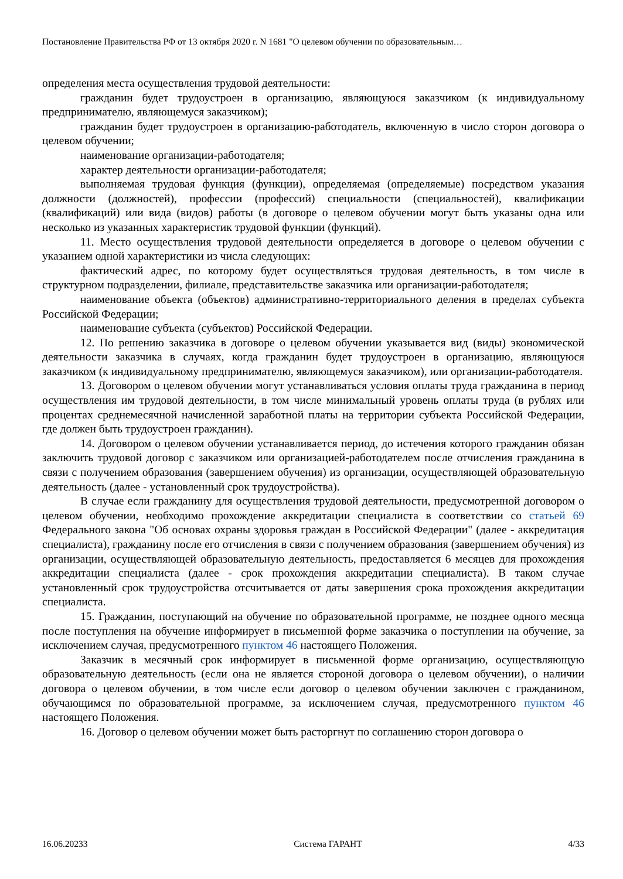Постановление Правительства РФ от 13 октября 2020 г. N 1681 "О целевом обучении по образовательным…
определения места осуществления трудовой деятельности:
гражданин будет трудоустроен в организацию, являющуюся заказчиком (к индивидуальному предпринимателю, являющемуся заказчиком);
гражданин будет трудоустроен в организацию-работодатель, включенную в число сторон договора о целевом обучении;
наименование организации-работодателя;
характер деятельности организации-работодателя;
выполняемая трудовая функция (функции), определяемая (определяемые) посредством указания должности (должностей), профессии (профессий) специальности (специальностей), квалификации (квалификаций) или вида (видов) работы (в договоре о целевом обучении могут быть указаны одна или несколько из указанных характеристик трудовой функции (функций).
11. Место осуществления трудовой деятельности определяется в договоре о целевом обучении с указанием одной характеристики из числа следующих:
фактический адрес, по которому будет осуществляться трудовая деятельность, в том числе в структурном подразделении, филиале, представительстве заказчика или организации-работодателя;
наименование объекта (объектов) административно-территориального деления в пределах субъекта Российской Федерации;
наименование субъекта (субъектов) Российской Федерации.
12. По решению заказчика в договоре о целевом обучении указывается вид (виды) экономической деятельности заказчика в случаях, когда гражданин будет трудоустроен в организацию, являющуюся заказчиком (к индивидуальному предпринимателю, являющемуся заказчиком), или организации-работодателя.
13. Договором о целевом обучении могут устанавливаться условия оплаты труда гражданина в период осуществления им трудовой деятельности, в том числе минимальный уровень оплаты труда (в рублях или процентах среднемесячной начисленной заработной платы на территории субъекта Российской Федерации, где должен быть трудоустроен гражданин).
14. Договором о целевом обучении устанавливается период, до истечения которого гражданин обязан заключить трудовой договор с заказчиком или организацией-работодателем после отчисления гражданина в связи с получением образования (завершением обучения) из организации, осуществляющей образовательную деятельность (далее - установленный срок трудоустройства).
В случае если гражданину для осуществления трудовой деятельности, предусмотренной договором о целевом обучении, необходимо прохождение аккредитации специалиста в соответствии со статьей 69 Федерального закона "Об основах охраны здоровья граждан в Российской Федерации" (далее - аккредитация специалиста), гражданину после его отчисления в связи с получением образования (завершением обучения) из организации, осуществляющей образовательную деятельность, предоставляется 6 месяцев для прохождения аккредитации специалиста (далее - срок прохождения аккредитации специалиста). В таком случае установленный срок трудоустройства отсчитывается от даты завершения срока прохождения аккредитации специалиста.
15. Гражданин, поступающий на обучение по образовательной программе, не позднее одного месяца после поступления на обучение информирует в письменной форме заказчика о поступлении на обучение, за исключением случая, предусмотренного пунктом 46 настоящего Положения.
Заказчик в месячный срок информирует в письменной форме организацию, осуществляющую образовательную деятельность (если она не является стороной договора о целевом обучении), о наличии договора о целевом обучении, в том числе если договор о целевом обучении заключен с гражданином, обучающимся по образовательной программе, за исключением случая, предусмотренного пунктом 46 настоящего Положения.
16. Договор о целевом обучении может быть расторгнут по соглашению сторон договора о
16.06.20233 Система ГАРАНТ 4/33